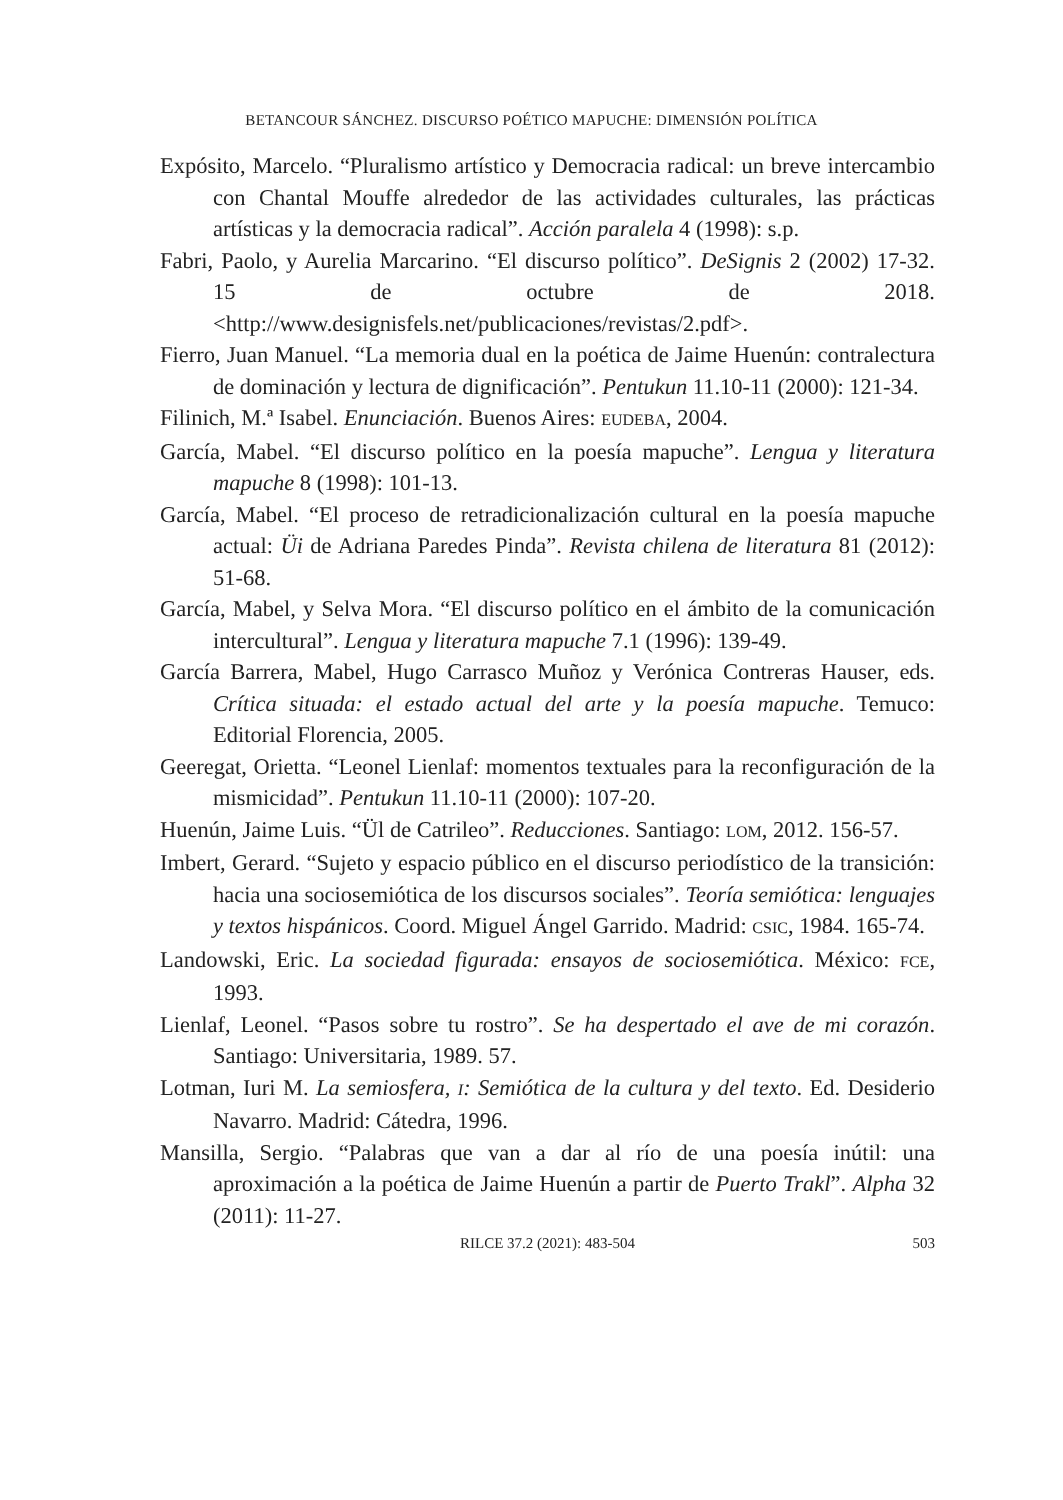BETANCOUR SÁNCHEZ. DISCURSO POÉTICO MAPUCHE: DIMENSIÓN POLÍTICA
Expósito, Marcelo. “Pluralismo artístico y Democracia radical: un breve intercambio con Chantal Mouffe alrededor de las actividades culturales, las prácticas artísticas y la democracia radical”. Acción paralela 4 (1998): s.p.
Fabri, Paolo, y Aurelia Marcarino. “El discurso político”. DeSignis 2 (2002) 17-32. 15 de octubre de 2018. <http://www.designisfels.net/publicaciones/revistas/2.pdf>.
Fierro, Juan Manuel. “La memoria dual en la poética de Jaime Huenún: contralectura de dominación y lectura de dignificación”. Pentukun 11.10-11 (2000): 121-34.
Filinich, M.ª Isabel. Enunciación. Buenos Aires: EUDEBA, 2004.
García, Mabel. “El discurso político en la poesía mapuche”. Lengua y literatura mapuche 8 (1998): 101-13.
García, Mabel. “El proceso de retradicionalización cultural en la poesía mapuche actual: Üi de Adriana Paredes Pinda”. Revista chilena de literatura 81 (2012): 51-68.
García, Mabel, y Selva Mora. “El discurso político en el ámbito de la comunicación intercultural”. Lengua y literatura mapuche 7.1 (1996): 139-49.
García Barrera, Mabel, Hugo Carrasco Muñoz y Verónica Contreras Hauser, eds. Crítica situada: el estado actual del arte y la poesía mapuche. Temuco: Editorial Florencia, 2005.
Geeregat, Orietta. “Leonel Lienlaf: momentos textuales para la reconfiguración de la mismicidad”. Pentukun 11.10-11 (2000): 107-20.
Huenún, Jaime Luis. “Ül de Catrileo”. Reducciones. Santiago: LOM, 2012. 156-57.
Imbert, Gerard. “Sujeto y espacio público en el discurso periodístico de la transición: hacia una sociosemiótica de los discursos sociales”. Teoría semiótica: lenguajes y textos hispánicos. Coord. Miguel Ángel Garrido. Madrid: CSIC, 1984. 165-74.
Landowski, Eric. La sociedad figurada: ensayos de sociosemiótica. México: FCE, 1993.
Lienlaf, Leonel. “Pasos sobre tu rostro”. Se ha despertado el ave de mi corazón. Santiago: Universitaria, 1989. 57.
Lotman, Iuri M. La semiosfera, I: Semiótica de la cultura y del texto. Ed. Desiderio Navarro. Madrid: Cátedra, 1996.
Mansilla, Sergio. “Palabras que van a dar al río de una poesía inútil: una aproximación a la poética de Jaime Huenún a partir de Puerto Trakl”. Alpha 32 (2011): 11-27.
RILCE 37.2 (2021): 483-504
503